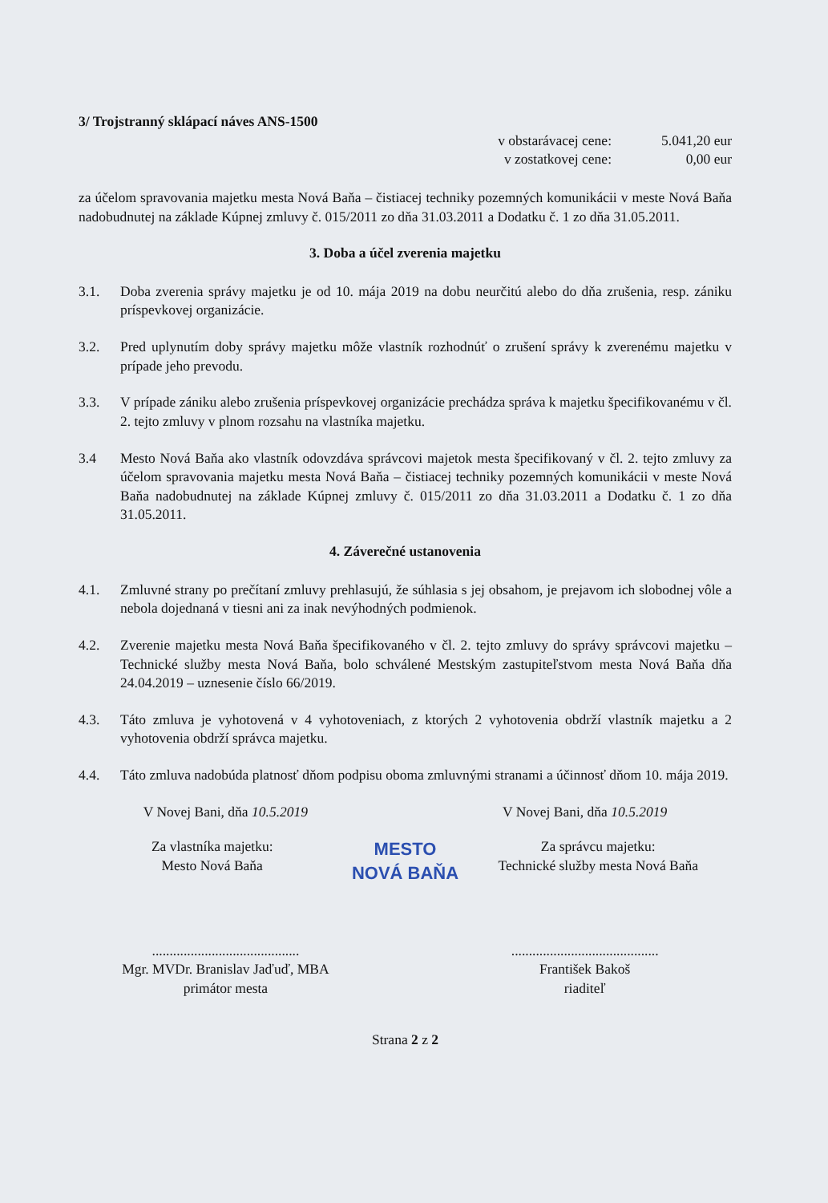3/ Trojstranný sklápací náves ANS-1500
v obstarávacej cene: 5.041,20 eur
v zostatkovej cene: 0,00 eur
za účelom spravovania majetku mesta Nová Baňa – čistiacej techniky pozemných komunikácii v meste Nová Baňa nadobudnutej na základe Kúpnej zmluvy č. 015/2011 zo dňa 31.03.2011 a Dodatku č. 1 zo dňa 31.05.2011.
3. Doba a účel zverenia majetku
3.1. Doba zverenia správy majetku je od 10. mája 2019 na dobu neurčitú alebo do dňa zrušenia, resp. zániku príspevkovej organizácie.
3.2. Pred uplynutím doby správy majetku môže vlastník rozhodnúť o zrušení správy k zverenému majetku v prípade jeho prevodu.
3.3. V prípade zániku alebo zrušenia príspevkovej organizácie prechádza správa k majetku špecifikovanému v čl. 2. tejto zmluvy v plnom rozsahu na vlastníka majetku.
3.4 Mesto Nová Baňa ako vlastník odovzdáva správcovi majetok mesta špecifikovaný v čl. 2. tejto zmluvy za účelom spravovania majetku mesta Nová Baňa – čistiacej techniky pozemných komunikácii v meste Nová Baňa nadobudnutej na základe Kúpnej zmluvy č. 015/2011 zo dňa 31.03.2011 a Dodatku č. 1 zo dňa 31.05.2011.
4. Záverečné ustanovenia
4.1. Zmluvné strany po prečítaní zmluvy prehlasujú, že súhlasia s jej obsahom, je prejavom ich slobodnej vôle a nebola dojednaná v tiesni ani za inak nevýhodných podmienok.
4.2. Zverenie majetku mesta Nová Baňa špecifikovaného v čl. 2. tejto zmluvy do správy správcovi majetku – Technické služby mesta Nová Baňa, bolo schválené Mestským zastupiteľstvom mesta Nová Baňa dňa 24.04.2019 – uznesenie číslo 66/2019.
4.3. Táto zmluva je vyhotovená v 4 vyhotoveniach, z ktorých 2 vyhotovenia obdrží vlastník majetku a 2 vyhotovenia obdrží správca majetku.
4.4. Táto zmluva nadobúda platnosť dňom podpisu oboma zmluvnými stranami a účinnosť dňom 10. mája 2019.
V Novej Bani, dňa 10.5.2019 V Novej Bani, dňa 10.5.2019
Za vlastníka majetku:
Mesto Nová Baňa
MESTO
NOVÁ BAŇA
Za správcu majetku:
Technické služby mesta Nová Baňa
..........................................
Mgr. MVDr. Branislav Jaďuď, MBA
primátor mesta
..........................................
František Bakoš
riaditeľ
Strana 2 z 2